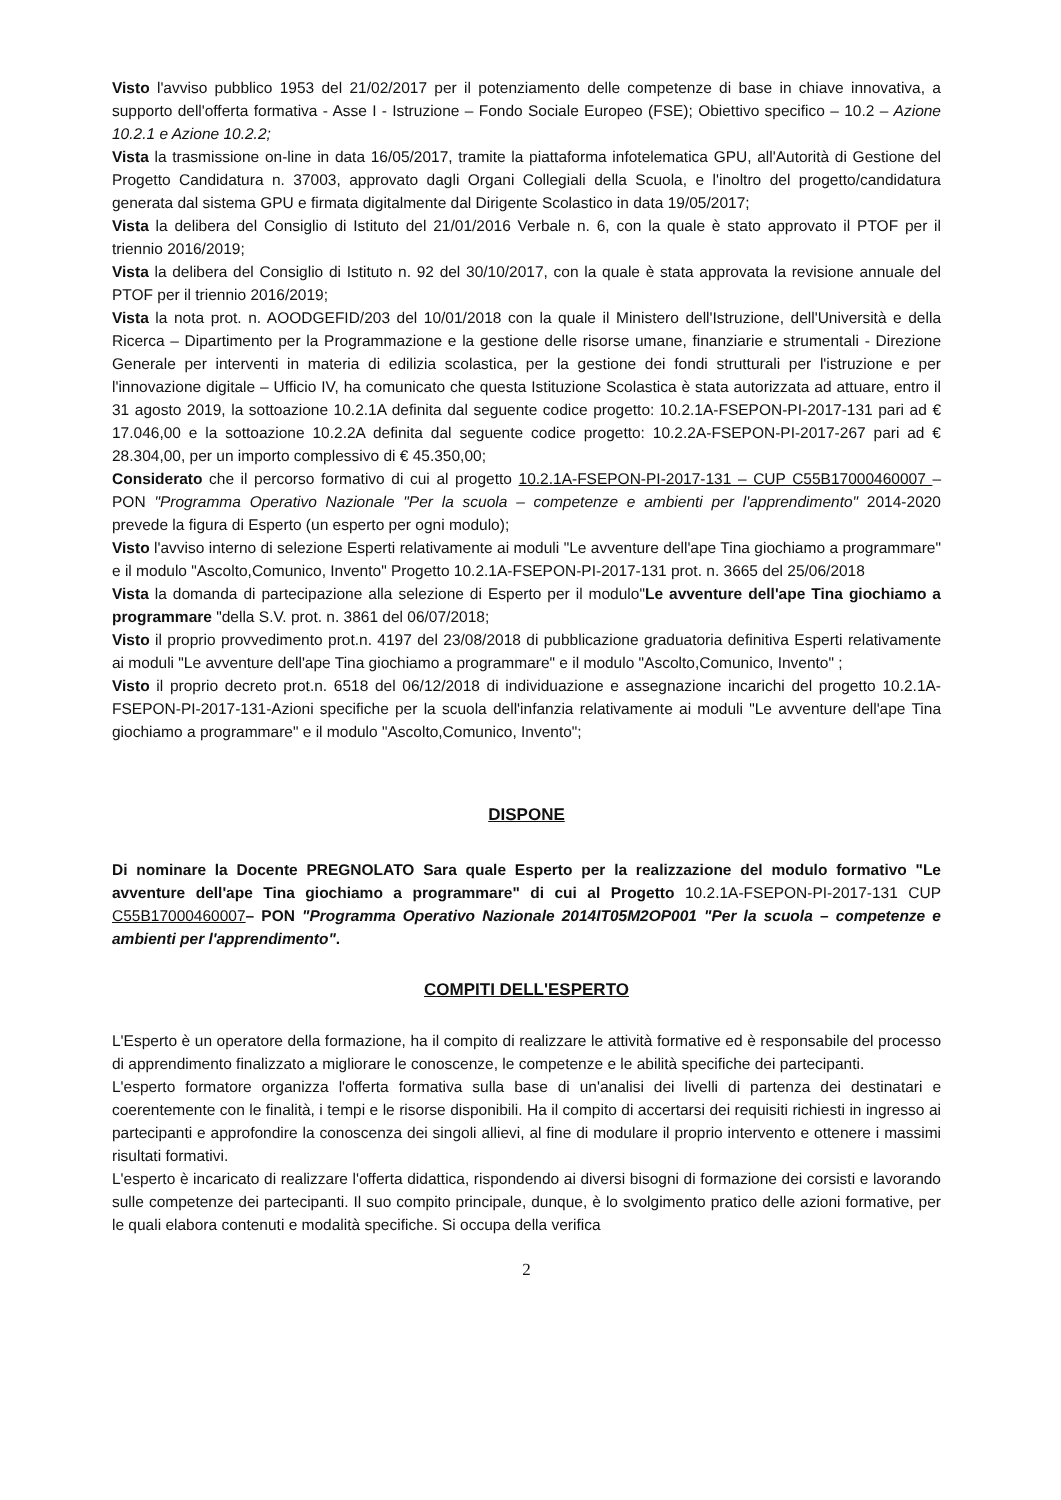Visto l'avviso pubblico 1953 del 21/02/2017 per il potenziamento delle competenze di base in chiave innovativa, a supporto dell'offerta formativa - Asse I - Istruzione – Fondo Sociale Europeo (FSE); Obiettivo specifico – 10.2 – Azione 10.2.1 e Azione 10.2.2;
Vista la trasmissione on-line in data 16/05/2017, tramite la piattaforma infotelematica GPU, all'Autorità di Gestione del Progetto Candidatura n. 37003, approvato dagli Organi Collegiali della Scuola, e l'inoltro del progetto/candidatura generata dal sistema GPU e firmata digitalmente dal Dirigente Scolastico in data 19/05/2017;
Vista la delibera del Consiglio di Istituto del 21/01/2016 Verbale n. 6, con la quale è stato approvato il PTOF per il triennio 2016/2019;
Vista la delibera del Consiglio di Istituto n. 92 del 30/10/2017, con la quale è stata approvata la revisione annuale del PTOF per il triennio 2016/2019;
Vista la nota prot. n. AOODGEFID/203 del 10/01/2018 con la quale il Ministero dell'Istruzione, dell'Università e della Ricerca – Dipartimento per la Programmazione e la gestione delle risorse umane, finanziarie e strumentali - Direzione Generale per interventi in materia di edilizia scolastica, per la gestione dei fondi strutturali per l'istruzione e per l'innovazione digitale – Ufficio IV, ha comunicato che questa Istituzione Scolastica è stata autorizzata ad attuare, entro il 31 agosto 2019, la sottoazione 10.2.1A definita dal seguente codice progetto: 10.2.1A-FSEPON-PI-2017-131 pari ad € 17.046,00 e la sottoazione 10.2.2A definita dal seguente codice progetto: 10.2.2A-FSEPON-PI-2017-267 pari ad € 28.304,00, per un importo complessivo di € 45.350,00;
Considerato che il percorso formativo di cui al progetto 10.2.1A-FSEPON-PI-2017-131 – CUP C55B17000460007 – PON "Programma Operativo Nazionale "Per la scuola – competenze e ambienti per l'apprendimento" 2014-2020 prevede la figura di Esperto (un esperto per ogni modulo);
Visto l'avviso interno di selezione Esperti relativamente ai moduli "Le avventure dell'ape Tina giochiamo a programmare" e il modulo "Ascolto,Comunico, Invento" Progetto 10.2.1A-FSEPON-PI-2017-131 prot. n. 3665 del 25/06/2018
Vista la domanda di partecipazione alla selezione di Esperto per il modulo"Le avventure dell'ape Tina giochiamo a programmare "della S.V. prot. n. 3861 del 06/07/2018;
Visto il proprio provvedimento prot.n. 4197 del 23/08/2018 di pubblicazione graduatoria definitiva Esperti relativamente ai moduli "Le avventure dell'ape Tina giochiamo a programmare" e il modulo "Ascolto,Comunico, Invento" ;
Visto il proprio decreto prot.n. 6518 del 06/12/2018 di individuazione e assegnazione incarichi del progetto 10.2.1A-FSEPON-PI-2017-131-Azioni specifiche per la scuola dell'infanzia relativamente ai moduli "Le avventure dell'ape Tina giochiamo a programmare" e il modulo "Ascolto,Comunico, Invento";
DISPONE
Di nominare la Docente PREGNOLATO Sara quale Esperto per la realizzazione del modulo formativo "Le avventure dell'ape Tina giochiamo a programmare" di cui al Progetto 10.2.1A-FSEPON-PI-2017-131 CUP C55B17000460007– PON "Programma Operativo Nazionale 2014IT05M2OP001 "Per la scuola – competenze e ambienti per l'apprendimento".
COMPITI DELL'ESPERTO
L'Esperto è un operatore della formazione, ha il compito di realizzare le attività formative ed è responsabile del processo di apprendimento finalizzato a migliorare le conoscenze, le competenze e le abilità specifiche dei partecipanti.
L'esperto formatore organizza l'offerta formativa sulla base di un'analisi dei livelli di partenza dei destinatari e coerentemente con le finalità, i tempi e le risorse disponibili. Ha il compito di accertarsi dei requisiti richiesti in ingresso ai partecipanti e approfondire la conoscenza dei singoli allievi, al fine di modulare il proprio intervento e ottenere i massimi risultati formativi.
L'esperto è incaricato di realizzare l'offerta didattica, rispondendo ai diversi bisogni di formazione dei corsisti e lavorando sulle competenze dei partecipanti. Il suo compito principale, dunque, è lo svolgimento pratico delle azioni formative, per le quali elabora contenuti e modalità specifiche. Si occupa della verifica
2